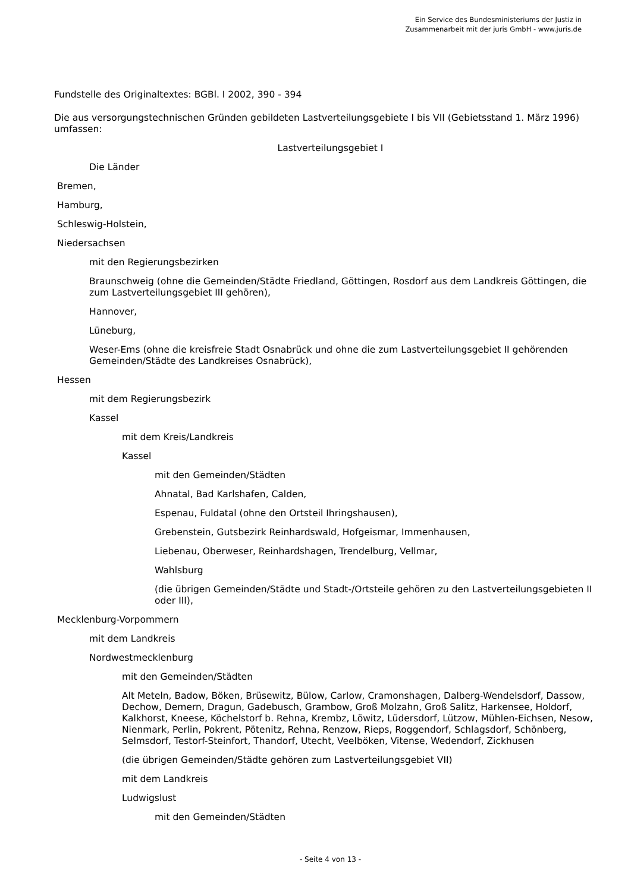Ein Service des Bundesministeriums der Justiz in
Zusammenarbeit mit der juris GmbH - www.juris.de
Fundstelle des Originaltextes: BGBl. I 2002, 390 - 394
Die aus versorgungstechnischen Gründen gebildeten Lastverteilungsgebiete I bis VII (Gebietsstand 1. März 1996) umfassen:
Lastverteilungsgebiet I
Die Länder
Bremen,
Hamburg,
Schleswig-Holstein,
Niedersachsen
mit den Regierungsbezirken
Braunschweig (ohne die Gemeinden/Städte Friedland, Göttingen, Rosdorf aus dem Landkreis Göttingen, die zum Lastverteilungsgebiet III gehören),
Hannover,
Lüneburg,
Weser-Ems (ohne die kreisfreie Stadt Osnabrück und ohne die zum Lastverteilungsgebiet II gehörenden Gemeinden/Städte des Landkreises Osnabrück),
Hessen
mit dem Regierungsbezirk
Kassel
mit dem Kreis/Landkreis
Kassel
mit den Gemeinden/Städten
Ahnatal, Bad Karlshafen, Calden,
Espenau, Fuldatal (ohne den Ortsteil Ihringshausen),
Grebenstein, Gutsbezirk Reinhardswald, Hofgeismar, Immenhausen,
Liebenau, Oberweser, Reinhardshagen, Trendelburg, Vellmar,
Wahlsburg
(die übrigen Gemeinden/Städte und Stadt-/Ortsteile gehören zu den Lastverteilungsgebieten II oder III),
Mecklenburg-Vorpommern
mit dem Landkreis
Nordwestmecklenburg
mit den Gemeinden/Städten
Alt Meteln, Badow, Böken, Brüsewitz, Bülow, Carlow, Cramonshagen, Dalberg-Wendelsdorf, Dassow, Dechow, Demern, Dragun, Gadebusch, Grambow, Groß Molzahn, Groß Salitz, Harkensee, Holdorf, Kalkhorst, Kneese, Köchelstorf b. Rehna, Krembz, Löwitz, Lüdersdorf, Lützow, Mühlen-Eichsen, Nesow, Nienmark, Perlin, Pokrent, Pötenitz, Rehna, Renzow, Rieps, Roggendorf, Schlagsdorf, Schönberg, Selmsdorf, Testorf-Steinfort, Thandorf, Utecht, Veelböken, Vitense, Wedendorf, Zickhusen
(die übrigen Gemeinden/Städte gehören zum Lastverteilungsgebiet VII)
mit dem Landkreis
Ludwigslust
mit den Gemeinden/Städten
- Seite 4 von 13 -